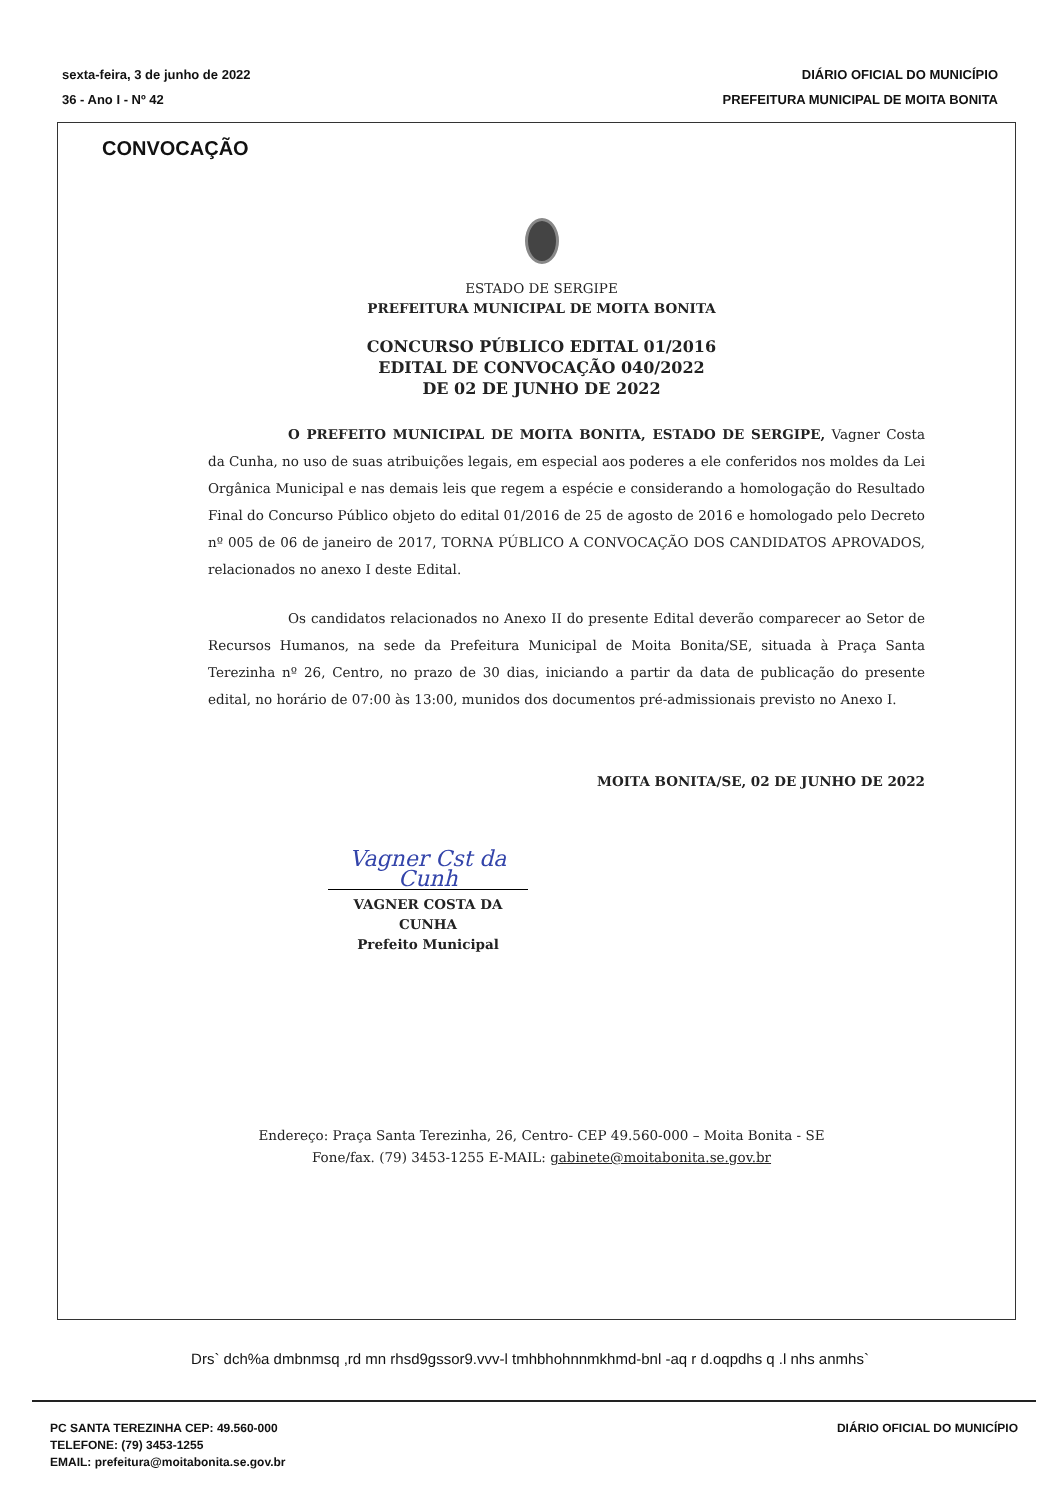sexta-feira, 3 de junho de 2022
36 - Ano I - Nº 42
DIÁRIO OFICIAL DO MUNICÍPIO
PREFEITURA MUNICIPAL DE MOITA BONITA
CONVOCAÇÃO
ESTADO DE SERGIPE
PREFEITURA MUNICIPAL DE MOITA BONITA
CONCURSO PÚBLICO EDITAL 01/2016
EDITAL DE CONVOCAÇÃO 040/2022
DE 02 DE JUNHO DE 2022
O PREFEITO MUNICIPAL DE MOITA BONITA, ESTADO DE SERGIPE, Vagner Costa da Cunha, no uso de suas atribuições legais, em especial aos poderes a ele conferidos nos moldes da Lei Orgânica Municipal e nas demais leis que regem a espécie e considerando a homologação do Resultado Final do Concurso Público objeto do edital 01/2016 de 25 de agosto de 2016 e homologado pelo Decreto nº 005 de 06 de janeiro de 2017, TORNA PÚBLICO A CONVOCAÇÃO DOS CANDIDATOS APROVADOS, relacionados no anexo I deste Edital.
Os candidatos relacionados no Anexo II do presente Edital deverão comparecer ao Setor de Recursos Humanos, na sede da Prefeitura Municipal de Moita Bonita/SE, situada à Praça Santa Terezinha nº 26, Centro, no prazo de 30 dias, iniciando a partir da data de publicação do presente edital, no horário de 07:00 às 13:00, munidos dos documentos pré-admissionais previsto no Anexo I.
MOITA BONITA/SE, 02 DE JUNHO DE 2022
Vagner Cst da Cunh
VAGNER COSTA DA CUNHA
Prefeito Municipal
Endereço: Praça Santa Terezinha, 26, Centro- CEP 49.560-000 – Moita Bonita - SE
Fone/fax. (79) 3453-1255 E-MAIL: gabinete@moitabonita.se.gov.br
Drs` dch%a dmbnmsq ,rd mn rhsd9gssor9.vvv-l tmhbhohnnmkhmd-bnl -aq r d.oqpdhs q .l nhs anmhs`
PC SANTA TEREZINHA CEP: 49.560-000
TELEFONE: (79) 3453-1255
EMAIL: prefeitura@moitabonita.se.gov.br
DIÁRIO OFICIAL DO MUNICÍPIO